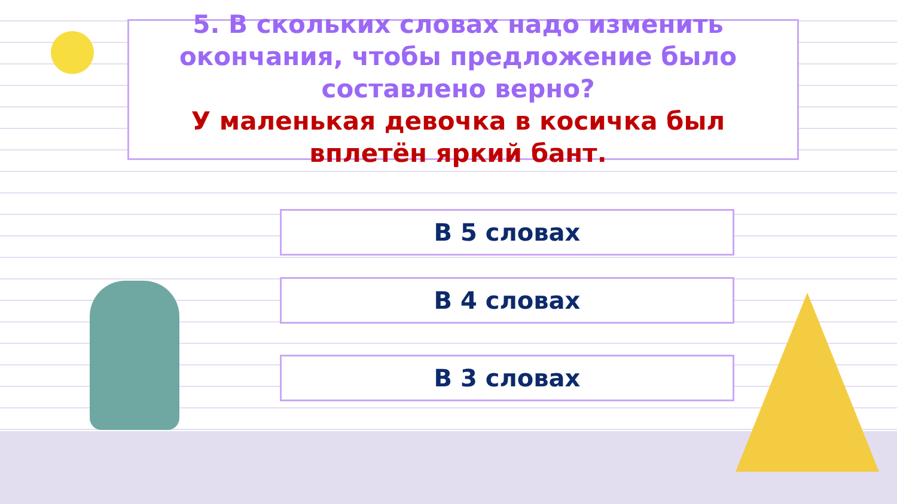5. В скольких словах надо изменить окончания, чтобы предложение было составлено верно?
У маленькая девочка в косичка был вплетён яркий бант.
В 5 словах
В 4 словах
В 3 словах